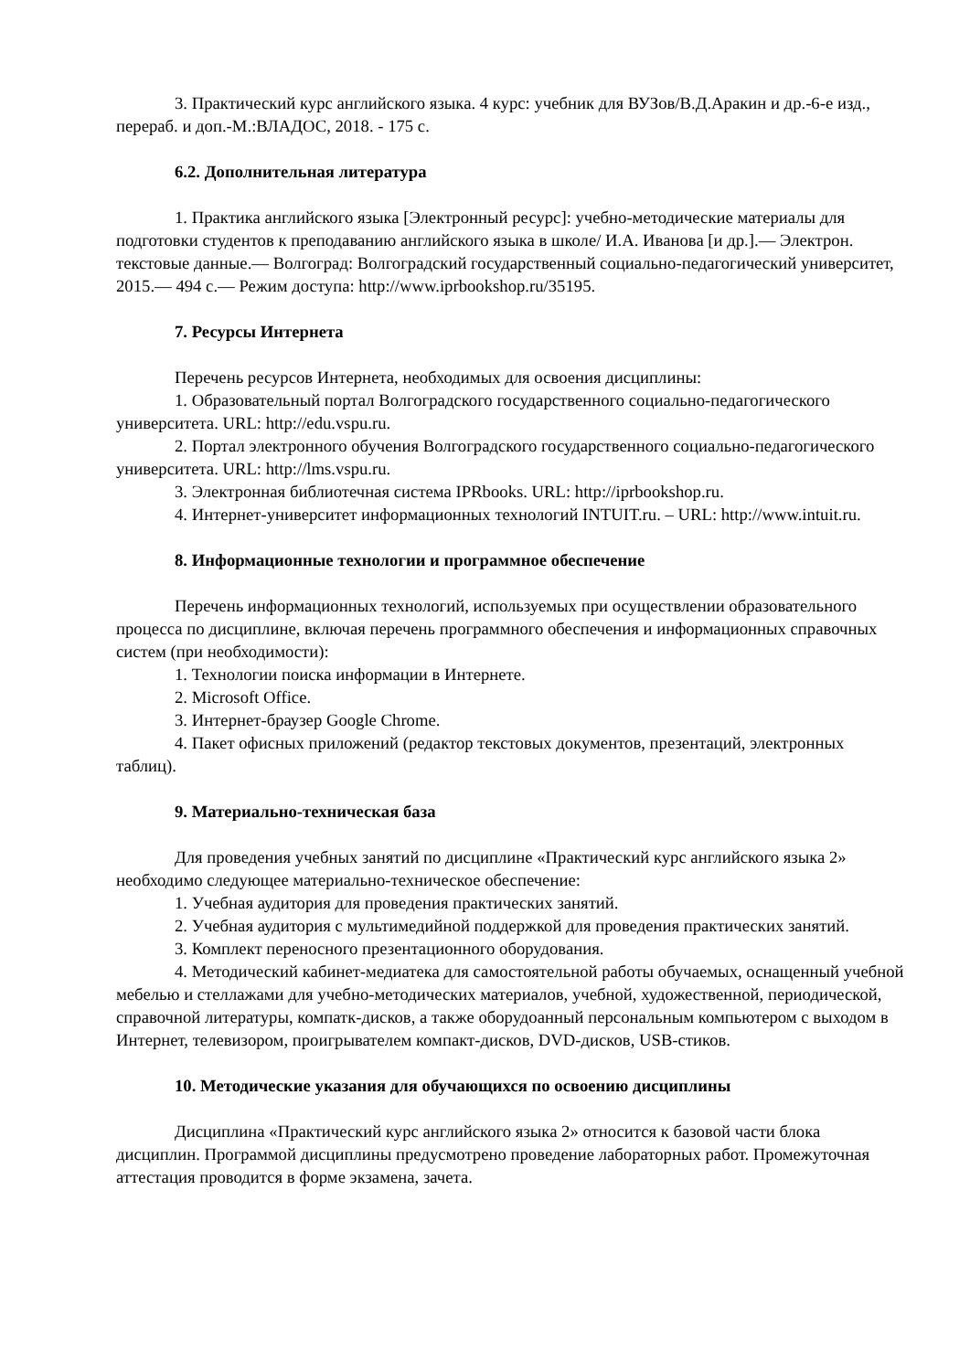3. Практический курс английского языка. 4 курс: учебник для ВУЗов/В.Д.Аракин и др.-6-е изд., перераб. и доп.-М.:ВЛАДОС, 2018. - 175 с.
6.2. Дополнительная литература
1. Практика английского языка [Электронный ресурс]: учебно-методические материалы для подготовки студентов к преподаванию английского языка в школе/ И.А. Иванова [и др.].— Электрон. текстовые данные.— Волгоград: Волгоградский государственный социально-педагогический университет, 2015.— 494 c.— Режим доступа: http://www.iprbookshop.ru/35195.
7. Ресурсы Интернета
Перечень ресурсов Интернета, необходимых для освоения дисциплины:
1. Образовательный портал Волгоградского государственного социально-педагогического университета. URL: http://edu.vspu.ru.
2. Портал электронного обучения Волгоградского государственного социально-педагогического университета. URL: http://lms.vspu.ru.
3. Электронная библиотечная система IPRbooks. URL: http://iprbookshop.ru.
4. Интернет-университет информационных технологий INTUIT.ru. – URL: http://www.intuit.ru.
8. Информационные технологии и программное обеспечение
Перечень информационных технологий, используемых при осуществлении образовательного процесса по дисциплине, включая перечень программного обеспечения и информационных справочных систем (при необходимости):
1. Технологии поиска информации в Интернете.
2. Microsoft Office.
3. Интернет-браузер Google Chrome.
4. Пакет офисных приложений (редактор текстовых документов, презентаций, электронных таблиц).
9. Материально-техническая база
Для проведения учебных занятий по дисциплине «Практический курс английского языка 2» необходимо следующее материально-техническое обеспечение:
1. Учебная аудитория для проведения практических занятий.
2. Учебная аудитория с мультимедийной поддержкой для проведения практических занятий.
3. Комплект переносного презентационного оборудования.
4. Методический кабинет-медиатека для самостоятельной работы обучаемых, оснащенный учебной мебелью и стеллажами для учебно-методических материалов, учебной, художественной, периодической, справочной литературы, компатк-дисков, а также оборудоанный персональным компьютером с выходом в Интернет, телевизором, проигрывателем компакт-дисков, DVD-дисков, USB-стиков.
10. Методические указания для обучающихся по освоению дисциплины
Дисциплина «Практический курс английского языка 2» относится к базовой части блока дисциплин. Программой дисциплины предусмотрено проведение лабораторных работ. Промежуточная аттестация проводится в форме экзамена, зачета.